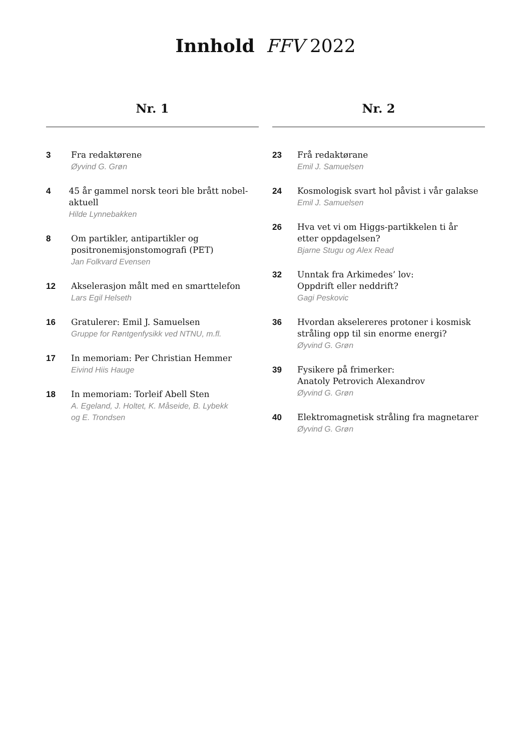Innhold FFV 2022
Nr. 1
3
Fra redaktørene
Øyvind G. Grøn
4
45 år gammel norsk teori ble brått nobel-aktuell
Hilde Lynnebakken
8
Om partikler, antipartikler og
positronemisjonstomografi (PET)
Jan Folkvard Evensen
12
Akselerasjon målt med en smarttelefon
Lars Egil Helseth
16
Gratulerer: Emil J. Samuelsen
Gruppe for Røntgenfysikk ved NTNU, m.fl.
17
In memoriam: Per Christian Hemmer
Eivind Hiis Hauge
18
In memoriam: Torleif Abell Sten
A. Egeland, J. Holtet, K. Måseide, B. Lybekk
og E. Trondsen
Nr. 2
23
Frå redaktørane
Emil J. Samuelsen
24
Kosmologisk svart hol påvist i vår galakse
Emil J. Samuelsen
26
Hva vet vi om Higgs-partikkelen ti år
etter oppdagelsen?
Bjarne Stugu og Alex Read
32
Unntak fra Arkimedes’ lov:
Oppdrift eller neddrift?
Gagi Peskovic
36
Hvordan akselereres protoner i kosmisk
stråling opp til sin enorme energi?
Øyvind G. Grøn
39
Fysikere på frimerker:
Anatoly Petrovich Alexandrov
Øyvind G. Grøn
40
Elektromagnetisk stråling fra magnetarer
Øyvind G. Grøn